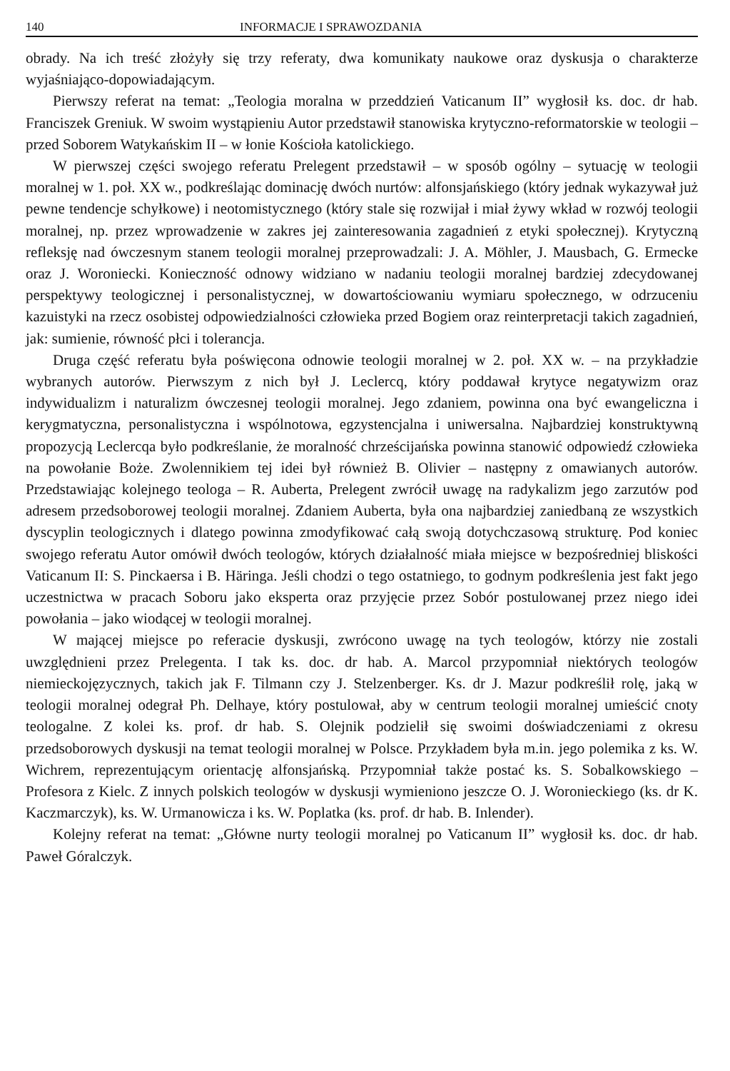140 INFORMACJE I SPRAWOZDANIA
obrady. Na ich treść złożyły się trzy referaty, dwa komunikaty naukowe oraz dyskusja o charakterze wyjaśniająco-dopowiadającym.
Pierwszy referat na temat: „Teologia moralna w przeddzień Vaticanum II” wygłosił ks. doc. dr hab. Franciszek Greniuk. W swoim wystąpieniu Autor przedstawił stanowiska krytyczno-reformatorskie w teologii – przed Soborem Watykańskim II – w łonie Kościoła katolickiego.
W pierwszej części swojego referatu Prelegent przedstawił – w sposób ogólny – sytuację w teologii moralnej w 1. poł. XX w., podkreślając dominację dwóch nurtów: alfonsjańskiego (który jednak wykazywał już pewne tendencje schyłkowe) i neotomistycznego (który stale się rozwijał i miał żywy wkład w rozwój teologii moralnej, np. przez wprowadzenie w zakres jej zainteresowania zagadnień z etyki społecznej). Krytyczną refleksję nad ówczesnym stanem teologii moralnej przeprowadzali: J. A. Möhler, J. Mausbach, G. Ermecke oraz J. Woroniecki. Konieczność odnowy widziano w nadaniu teologii moralnej bardziej zdecydowanej perspektywy teologicznej i personalistycznej, w dowartościowaniu wymiaru społecznego, w odrzuceniu kazuistyki na rzecz osobistej odpowiedzialności człowieka przed Bogiem oraz reinterpretacji takich zagadnień, jak: sumienie, równość płci i tolerancja.
Druga część referatu była poświęcona odnowie teologii moralnej w 2. poł. XX w. – na przykładzie wybranych autorów. Pierwszym z nich był J. Leclercq, który poddawał krytyce negatywizm oraz indywidualizm i naturalizm ówczesnej teologii moralnej. Jego zdaniem, powinna ona być ewangeliczna i kerygmatyczna, personalistyczna i wspólnotowa, egzystencjalna i uniwersalna. Najbardziej konstruktywną propozycją Leclercqa było podkreślanie, że moralność chrześcijańska powinna stanowić odpowiedź człowieka na powołanie Boże. Zwolennikiem tej idei był również B. Olivier – następny z omawianych autorów. Przedstawiając kolejnego teologa – R. Auberta, Prelegent zwrócił uwagę na radykalizm jego zarzutów pod adresem przedsoborowej teologii moralnej. Zdaniem Auberta, była ona najbardziej zaniedbaną ze wszystkich dyscyplin teologicznych i dlatego powinna zmodyfikować całą swoją dotychczasową strukturę. Pod koniec swojego referatu Autor omówił dwóch teologów, których działalność miała miejsce w bezpośredniej bliskości Vaticanum II: S. Pinckaersa i B. Häringa. Jeśli chodzi o tego ostatniego, to godnym podkreślenia jest fakt jego uczestnictwa w pracach Soboru jako eksperta oraz przyjęcie przez Sobór postulowanej przez niego idei powołania – jako wiodącej w teologii moralnej.
W mającej miejsce po referacie dyskusji, zwrócono uwagę na tych teologów, którzy nie zostali uwzględnieni przez Prelegenta. I tak ks. doc. dr hab. A. Marcol przypomniał niektórych teologów niemieckojęzycznych, takich jak F. Tilmann czy J. Stelzenberger. Ks. dr J. Mazur podkreślił rolę, jaką w teologii moralnej odegrał Ph. Delhaye, który postulował, aby w centrum teologii moralnej umieścić cnoty teologalne. Z kolei ks. prof. dr hab. S. Olejnik podzielił się swoimi doświadczeniami z okresu przedsoborowych dyskusji na temat teologii moralnej w Polsce. Przykładem była m.in. jego polemika z ks. W. Wichrem, reprezentującym orientację alfonsjańską. Przypomniał także postać ks. S. Sobalkowskiego – Profesora z Kielc. Z innych polskich teologów w dyskusji wymieniono jeszcze O. J. Woronieckiego (ks. dr K. Kaczmarczyk), ks. W. Urmanowicza i ks. W. Poplatka (ks. prof. dr hab. B. Inlender).
Kolejny referat na temat: „Główne nurty teologii moralnej po Vaticanum II” wygłosił ks. doc. dr hab. Paweł Góralczyk.